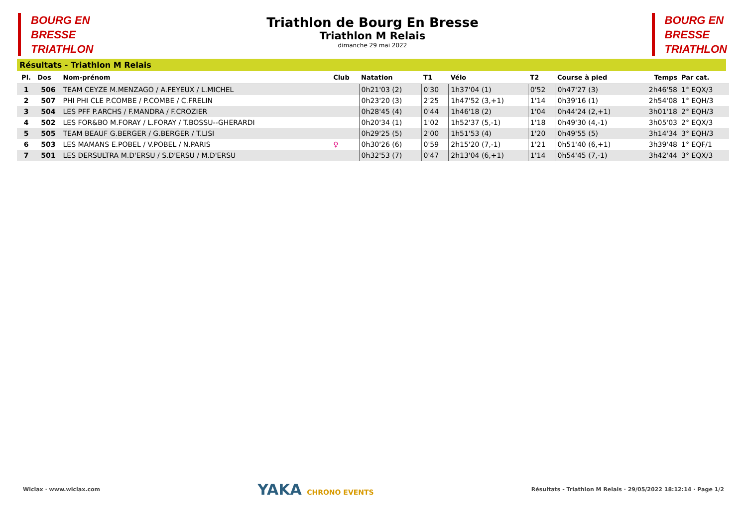BOURG EN
BRESSE
TRIATHLON
Triathlon de Bourg En Bresse
Triathlon M Relais
dimanche 29 mai 2022
BOURG EN
BRESSE
TRIATHLON
Résultats - Triathlon M Relais
| Pl. | Dos | Nom-prénom | Club | Natation | T1 | Vélo | T2 | Course à pied | Temps | Par cat. |
| --- | --- | --- | --- | --- | --- | --- | --- | --- | --- | --- |
| 1 | 506 | TEAM CEYZE M.MENZAGO / A.FEYEUX / L.MICHEL | | 0h21'03 (2) | 0'30 | 1h37'04 (1) | 0'52 | 0h47'27 (3) | 2h46'58 | 1° EQX/3 |
| 2 | 507 | PHI PHI CLE P.COMBE / P.COMBE / C.FRELIN | | 0h23'20 (3) | 2'25 | 1h47'52 (3,+1) | 1'14 | 0h39'16 (1) | 2h54'08 | 1° EQH/3 |
| 3 | 504 | LES PFF P.ARCHS / F.MANDRA / F.CROZIER | | 0h28'45 (4) | 0'44 | 1h46'18 (2) | 1'04 | 0h44'24 (2,+1) | 3h01'18 | 2° EQH/3 |
| 4 | 502 | LES FOR&BO M.FORAY / L.FORAY / T.BOSSU--GHERARDI | | 0h20'34 (1) | 1'02 | 1h52'37 (5,-1) | 1'18 | 0h49'30 (4,-1) | 3h05'03 | 2° EQX/3 |
| 5 | 505 | TEAM BEAUF G.BERGER / G.BERGER / T.LISI | | 0h29'25 (5) | 2'00 | 1h51'53 (4) | 1'20 | 0h49'55 (5) | 3h14'34 | 3° EQH/3 |
| 6 | 503 | LES MAMANS E.POBEL / V.POBEL / N.PARIS | ♀ | 0h30'26 (6) | 0'59 | 2h15'20 (7,-1) | 1'21 | 0h51'40 (6,+1) | 3h39'48 | 1° EQF/1 |
| 7 | 501 | LES DERSULTRA M.D'ERSU / S.D'ERSU / M.D'ERSU | | 0h32'53 (7) | 0'47 | 2h13'04 (6,+1) | 1'14 | 0h54'45 (7,-1) | 3h42'44 | 3° EQX/3 |
Wiclax · www.wiclax.com YAKA CHRONO EVENTS Résultats - Triathlon M Relais · 29/05/2022 18:12:14 · Page 1/2